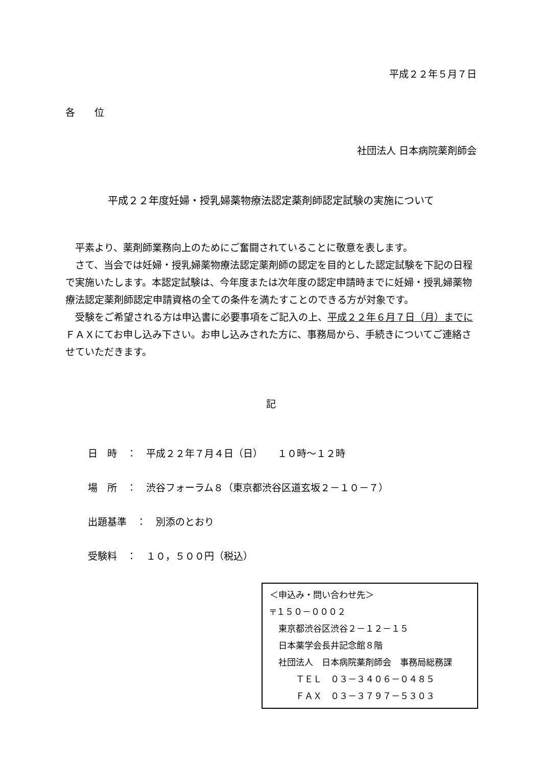平成２２年５月７日
各　　位
社団法人 日本病院薬剤師会
平成２２年度妊婦・授乳婦薬物療法認定薬剤師認定試験の実施について
　平素より、薬剤師業務向上のためにご奮闘されていることに敬意を表します。
　さて、当会では妊婦・授乳婦薬物療法認定薬剤師の認定を目的とした認定試験を下記の日程で実施いたします。本認定試験は、今年度または次年度の認定申請時までに妊婦・授乳婦薬物療法認定薬剤師認定申請資格の全ての条件を満たすことのできる方が対象です。
　受験をご希望される方は申込書に必要事項をご記入の上、平成２２年６月７日（月）までにＦＡＸにてお申し込み下さい。お申し込みされた方に、事務局から、手続きについてご連絡させていただきます。
記
日　時　：　平成２２年７月４日（日）　　１０時～１２時
場　所　：　渋谷フォーラム８（東京都渋谷区道玄坂２－１０－７）
出題基準　：　別添のとおり
受験料　：　１０，５００円（税込）
＜申込み・問い合わせ先＞
〒１５０－０００２
　東京都渋谷区渋谷２－１２－１５
　日本薬学会長井記念館８階
　社団法人　日本病院薬剤師会　事務局総務課
　　　ＴＥＬ　０３－３４０６－０４８５
　　　ＦＡＸ　０３－３７９７－５３０３